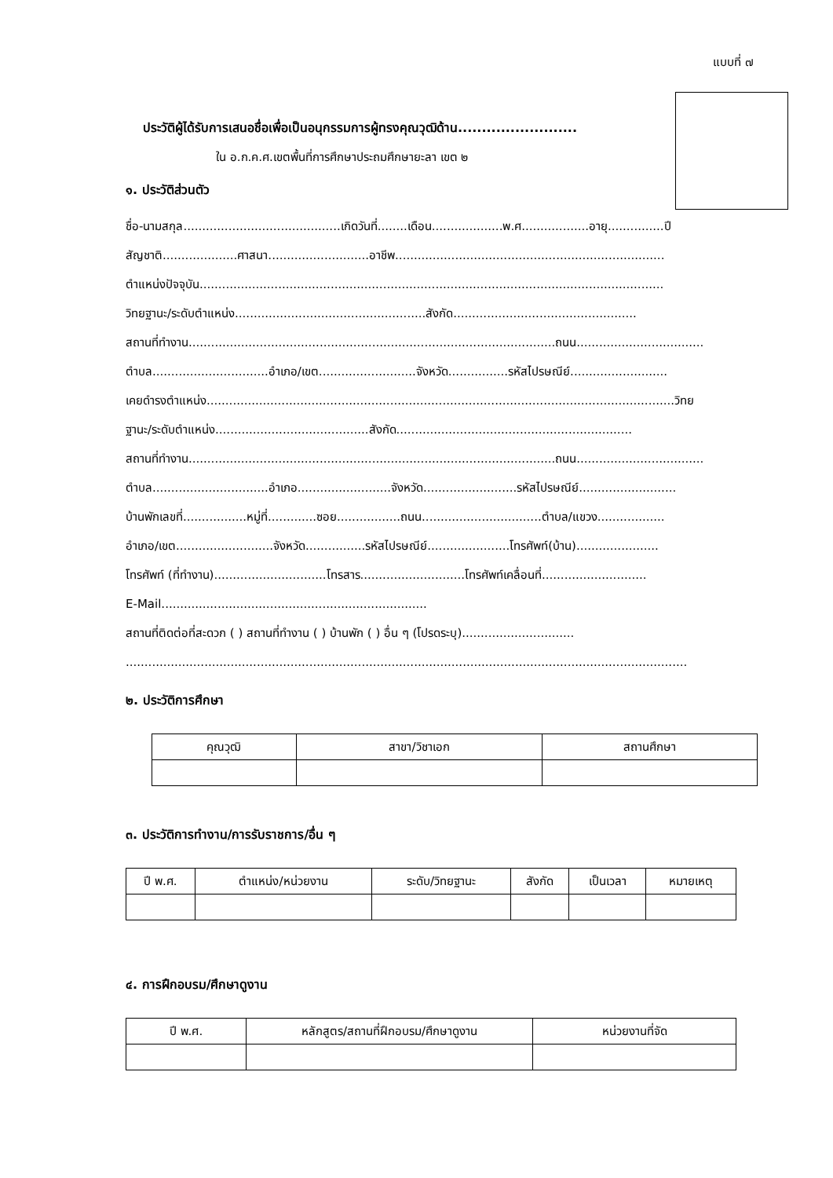แบบที่ ๗
ประวัติผู้ได้รับการเสนอชื่อเพื่อเป็นอนุกรรมการผู้ทรงคุณวุฒิด้าน.........................
ใน อ.ก.ค.ศ.เขตพื้นที่การศึกษาประถมศึกษายะลา เขต ๒
๑. ประวัติส่วนตัว
ชื่อ-นามสกุล..........................................เกิดวันที่........เดือน...................พ.ศ..................อายุ...............ปี
สัญชาติ....................ศาสนา...........................อาชีพ........................................................................
ตำแหน่งปัจจุบัน............................................................................................................................
วิทยฐานะ/ระดับตำแหน่ง...................................................สังกัด.................................................
สถานที่ทำงาน..................................................................................................ถนน..................................
ตำบล...............................อำเภอ/เขต..........................จังหวัด................รหัสไปรษณีย์..........................
เคยดำรงตำแหน่ง.............................................................................................................................วิทย
ฐานะ/ระดับตำแหน่ง.........................................สังกัด...............................................................
สถานที่ทำงาน..................................................................................................ถนน..................................
ตำบล...............................อำเภอ.........................จังหวัด.........................รหัสไปรษณีย์..........................
บ้านพักเลขที่.................หมู่ที่.............ซอย.................ถนน................................ตำบล/แขวง..................
อำเภอ/เขต..........................จังหวัด................รหัสไปรษณีย์......................โทรศัพท์(บ้าน)......................
โทรศัพท์ (ที่ทำงาน)..............................โทรสาร............................โทรศัพท์เคลื่อนที่............................
E-Mail.......................................................................
สถานที่ติดต่อที่สะดวก ( ) สถานที่ทำงาน ( ) บ้านพัก ( ) อื่น ๆ (โปรดระบุ)..............................
......................................................................................................................................................
๒. ประวัติการศึกษา
| คุณวุฒิ | สาขา/วิชาเอก | สถานศึกษา |
| --- | --- | --- |
๓. ประวัติการทำงาน/การรับราชการ/อื่น ๆ
| ปี พ.ศ. | ตำแหน่ง/หน่วยงาน | ระดับ/วิทยฐานะ | สังกัด | เป็นเวลา | หมายเหตุ |
| --- | --- | --- | --- | --- | --- |
๔. การฝึกอบรม/ศึกษาดูงาน
| ปี พ.ศ. | หลักสูตร/สถานที่ฝึกอบรม/ศึกษาดูงาน | หน่วยงานที่จัด |
| --- | --- | --- |